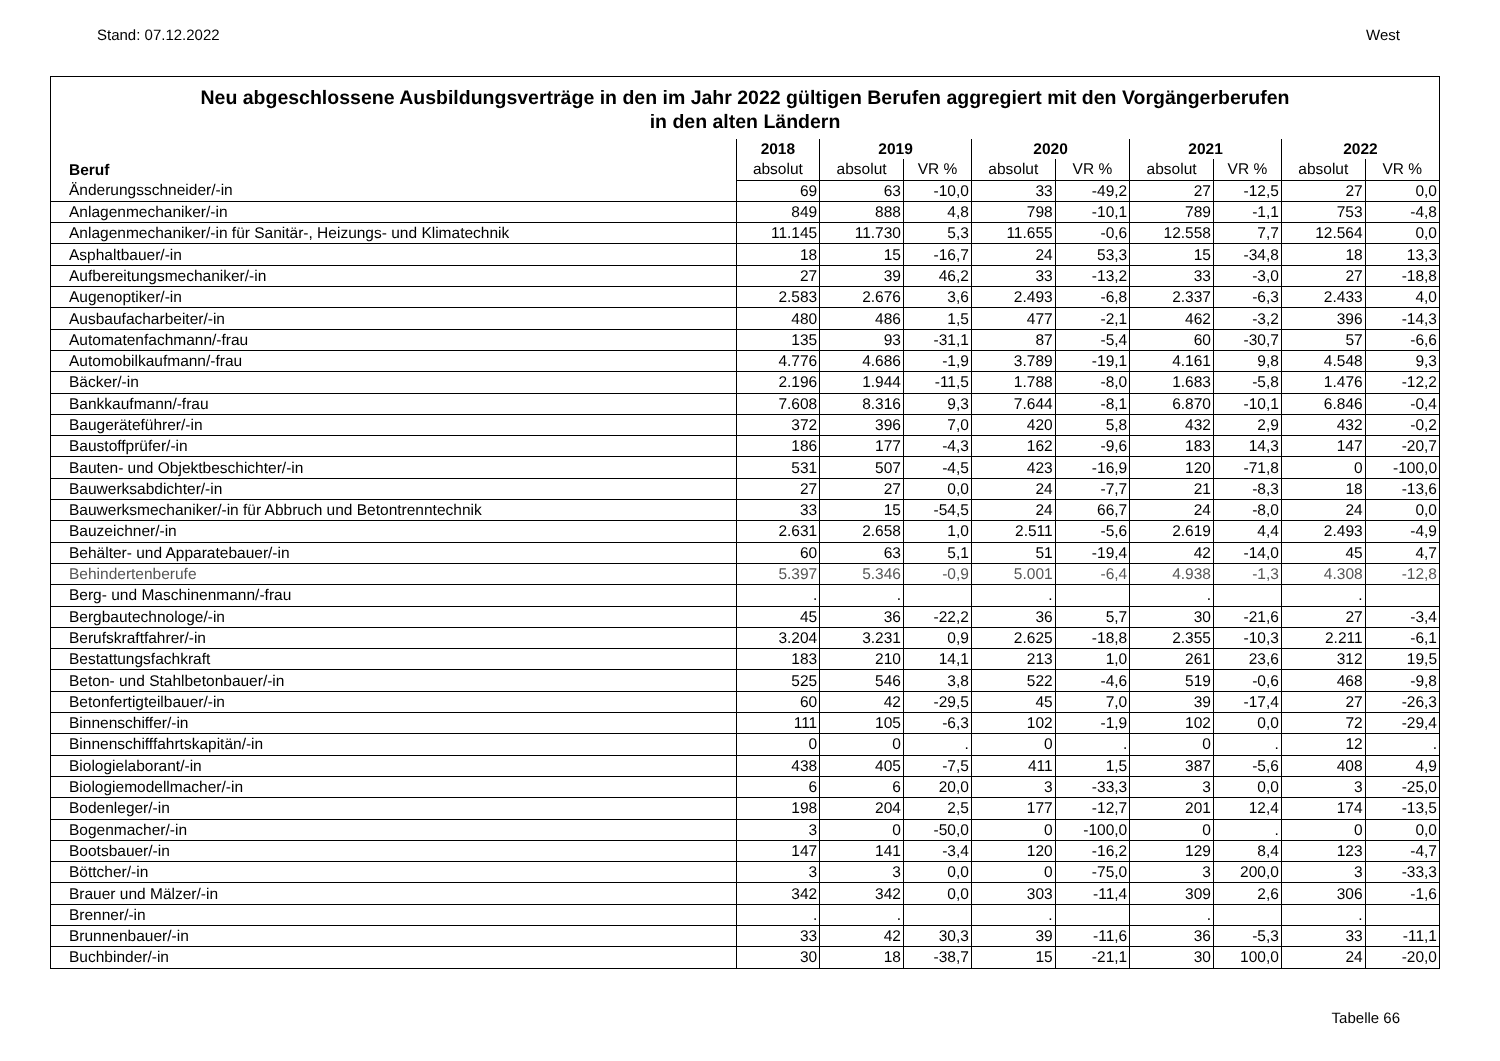Stand: 07.12.2022 West
Neu abgeschlossene Ausbildungsverträge in den im Jahr 2022 gültigen Berufen aggregiert mit den Vorgängerberufen
in den alten Ländern
| | 2018 | 2019 | | 2020 | | 2021 | | 2022 | |
| --- | --- | --- | --- | --- | --- | --- | --- | --- | --- |
| Beruf | absolut | absolut | VR % | absolut | VR % | absolut | VR % | absolut | VR % |
| Änderungsschneider/-in | 69 | 63 | -10,0 | 33 | -49,2 | 27 | -12,5 | 27 | 0,0 |
| Anlagenmechaniker/-in | 849 | 888 | 4,8 | 798 | -10,1 | 789 | -1,1 | 753 | -4,8 |
| Anlagenmechaniker/-in für Sanitär-, Heizungs- und Klimatechnik | 11.145 | 11.730 | 5,3 | 11.655 | -0,6 | 12.558 | 7,7 | 12.564 | 0,0 |
| Asphaltbauer/-in | 18 | 15 | -16,7 | 24 | 53,3 | 15 | -34,8 | 18 | 13,3 |
| Aufbereitungsmechaniker/-in | 27 | 39 | 46,2 | 33 | -13,2 | 33 | -3,0 | 27 | -18,8 |
| Augenoptiker/-in | 2.583 | 2.676 | 3,6 | 2.493 | -6,8 | 2.337 | -6,3 | 2.433 | 4,0 |
| Ausbaufacharbeiter/-in | 480 | 486 | 1,5 | 477 | -2,1 | 462 | -3,2 | 396 | -14,3 |
| Automatenfachmann/-frau | 135 | 93 | -31,1 | 87 | -5,4 | 60 | -30,7 | 57 | -6,6 |
| Automobilkaufmann/-frau | 4.776 | 4.686 | -1,9 | 3.789 | -19,1 | 4.161 | 9,8 | 4.548 | 9,3 |
| Bäcker/-in | 2.196 | 1.944 | -11,5 | 1.788 | -8,0 | 1.683 | -5,8 | 1.476 | -12,2 |
| Bankkaufmann/-frau | 7.608 | 8.316 | 9,3 | 7.644 | -8,1 | 6.870 | -10,1 | 6.846 | -0,4 |
| Baugeräteführer/-in | 372 | 396 | 7,0 | 420 | 5,8 | 432 | 2,9 | 432 | -0,2 |
| Baustoffprüfer/-in | 186 | 177 | -4,3 | 162 | -9,6 | 183 | 14,3 | 147 | -20,7 |
| Bauten- und Objektbeschichter/-in | 531 | 507 | -4,5 | 423 | -16,9 | 120 | -71,8 | 0 | -100,0 |
| Bauwerksabdichter/-in | 27 | 27 | 0,0 | 24 | -7,7 | 21 | -8,3 | 18 | -13,6 |
| Bauwerksmechaniker/-in für Abbruch und Betontrenntechnik | 33 | 15 | -54,5 | 24 | 66,7 | 24 | -8,0 | 24 | 0,0 |
| Bauzeichner/-in | 2.631 | 2.658 | 1,0 | 2.511 | -5,6 | 2.619 | 4,4 | 2.493 | -4,9 |
| Behälter- und Apparatebauer/-in | 60 | 63 | 5,1 | 51 | -19,4 | 42 | -14,0 | 45 | 4,7 |
| Behindertenberufe | 5.397 | 5.346 | -0,9 | 5.001 | -6,4 | 4.938 | -1,3 | 4.308 | -12,8 |
| Berg- und Maschinenmann/-frau | . | . | | . | | . | | . | |
| Bergbautechnologe/-in | 45 | 36 | -22,2 | 36 | 5,7 | 30 | -21,6 | 27 | -3,4 |
| Berufskraftfahrer/-in | 3.204 | 3.231 | 0,9 | 2.625 | -18,8 | 2.355 | -10,3 | 2.211 | -6,1 |
| Bestattungsfachkraft | 183 | 210 | 14,1 | 213 | 1,0 | 261 | 23,6 | 312 | 19,5 |
| Beton- und Stahlbetonbauer/-in | 525 | 546 | 3,8 | 522 | -4,6 | 519 | -0,6 | 468 | -9,8 |
| Betonfertigteilbauer/-in | 60 | 42 | -29,5 | 45 | 7,0 | 39 | -17,4 | 27 | -26,3 |
| Binnenschiffer/-in | 111 | 105 | -6,3 | 102 | -1,9 | 102 | 0,0 | 72 | -29,4 |
| Binnenschifffahrtskapitän/-in | 0 | 0 | . | 0 | . | 0 | . | 12 | . |
| Biologielaborant/-in | 438 | 405 | -7,5 | 411 | 1,5 | 387 | -5,6 | 408 | 4,9 |
| Biologiemodellmacher/-in | 6 | 6 | 20,0 | 3 | -33,3 | 3 | 0,0 | 3 | -25,0 |
| Bodenleger/-in | 198 | 204 | 2,5 | 177 | -12,7 | 201 | 12,4 | 174 | -13,5 |
| Bogenmacher/-in | 3 | 0 | -50,0 | 0 | -100,0 | 0 | . | 0 | 0,0 |
| Bootsbauer/-in | 147 | 141 | -3,4 | 120 | -16,2 | 129 | 8,4 | 123 | -4,7 |
| Böttcher/-in | 3 | 3 | 0,0 | 0 | -75,0 | 3 | 200,0 | 3 | -33,3 |
| Brauer und Mälzer/-in | 342 | 342 | 0,0 | 303 | -11,4 | 309 | 2,6 | 306 | -1,6 |
| Brenner/-in | . | . | | . | | . | | . | |
| Brunnenbauer/-in | 33 | 42 | 30,3 | 39 | -11,6 | 36 | -5,3 | 33 | -11,1 |
| Buchbinder/-in | 30 | 18 | -38,7 | 15 | -21,1 | 30 | 100,0 | 24 | -20,0 |
Tabelle 66